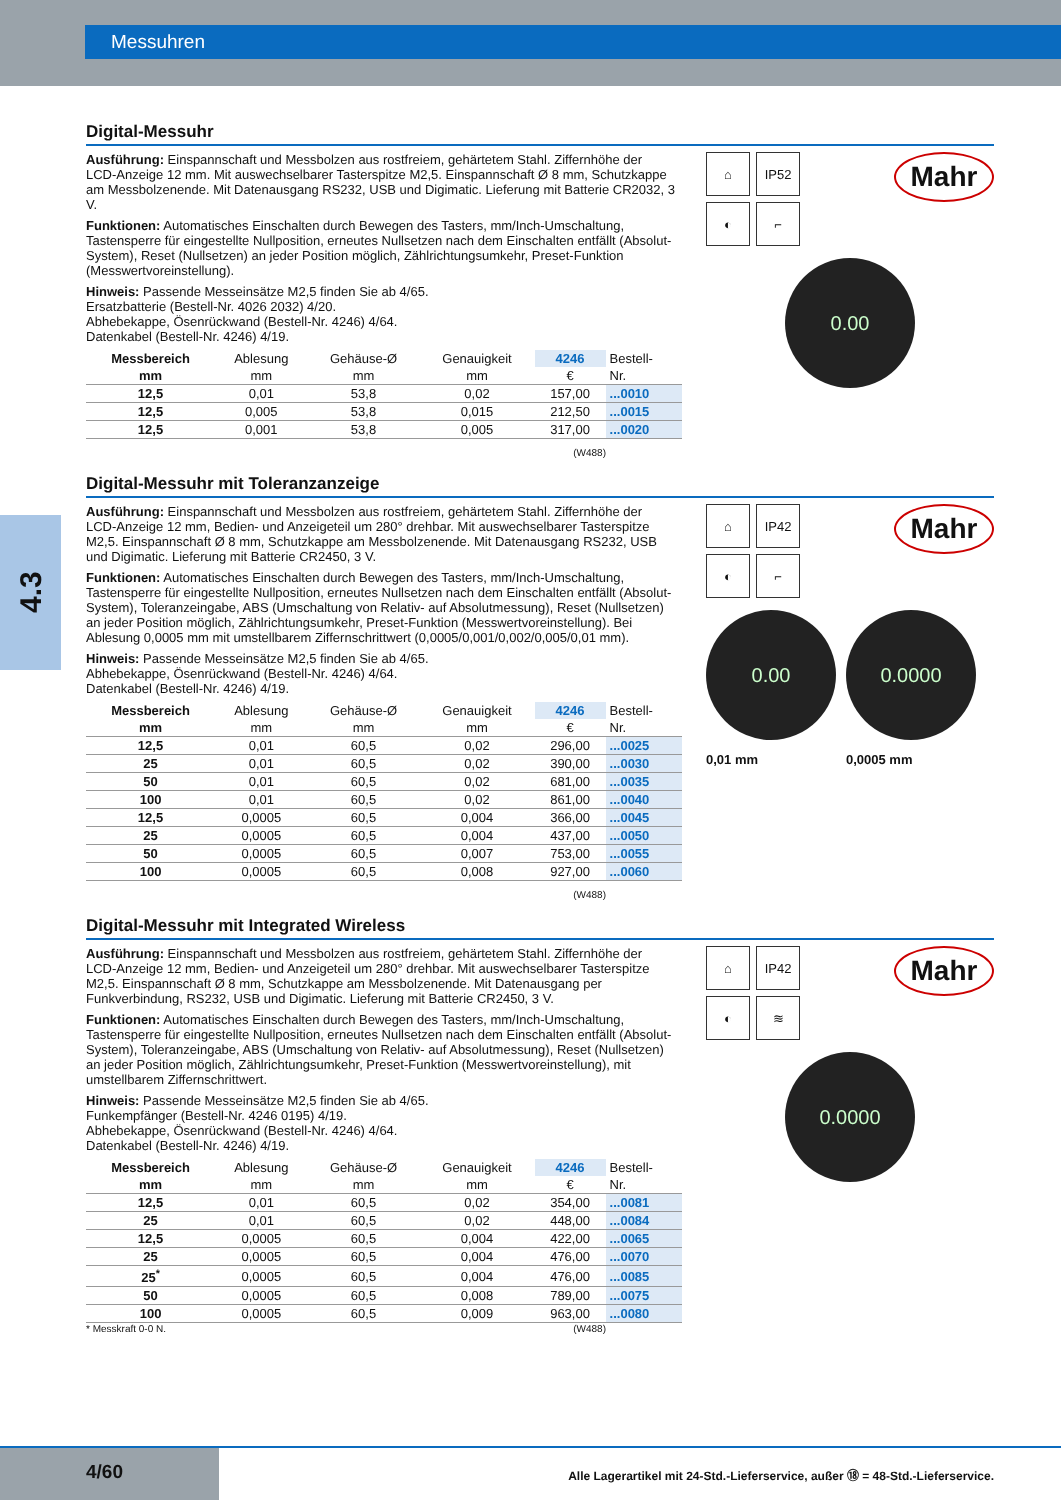Messuhren
4.3
Digital-Messuhr
Ausführung: Einspannschaft und Messbolzen aus rostfreiem, gehärtetem Stahl. Ziffernhöhe der LCD-Anzeige 12 mm. Mit auswechselbarer Tasterspitze M2,5. Einspannschaft Ø 8 mm, Schutzkappe am Messbolzenende. Mit Datenausgang RS232, USB und Digimatic. Lieferung mit Batterie CR2032, 3 V.
Funktionen: Automatisches Einschalten durch Bewegen des Tasters, mm/Inch-Umschaltung, Tastensperre für eingestellte Nullposition, erneutes Nullsetzen nach dem Einschalten entfällt (Absolut-System), Reset (Nullsetzen) an jeder Position möglich, Zählrichtungsumkehr, Preset-Funktion (Messwertvoreinstellung).
Hinweis: Passende Messeinsätze M2,5 finden Sie ab 4/65.
Ersatzbatterie (Bestell-Nr. 4026 2032) 4/20.
Abhebekappe, Ösenrückwand (Bestell-Nr. 4246) 4/64.
Datenkabel (Bestell-Nr. 4246) 4/19.
| Messbereich | Ablesung | Gehäuse-Ø | Genauigkeit | 4246 | Bestell- |
| --- | --- | --- | --- | --- | --- |
| mm | mm | mm | mm | € | Nr. |
| 12,5 | 0,01 | 53,8 | 0,02 | 157,00 | ...0010 |
| 12,5 | 0,005 | 53,8 | 0,015 | 212,50 | ...0015 |
| 12,5 | 0,001 | 53,8 | 0,005 | 317,00 | ...0020 |
(W488)
⌂
IP52
◐
⌐
Mahr
0.00
Digital-Messuhr mit Toleranzanzeige
Ausführung: Einspannschaft und Messbolzen aus rostfreiem, gehärtetem Stahl. Ziffernhöhe der LCD-Anzeige 12 mm, Bedien- und Anzeigeteil um 280° drehbar. Mit auswechselbarer Tasterspitze M2,5. Einspannschaft Ø 8 mm, Schutzkappe am Messbolzenende. Mit Datenausgang RS232, USB und Digimatic. Lieferung mit Batterie CR2450, 3 V.
Funktionen: Automatisches Einschalten durch Bewegen des Tasters, mm/Inch-Umschaltung, Tastensperre für eingestellte Nullposition, erneutes Nullsetzen nach dem Einschalten entfällt (Absolut-System), Toleranzeingabe, ABS (Umschaltung von Relativ- auf Absolutmessung), Reset (Nullsetzen) an jeder Position möglich, Zählrichtungsumkehr, Preset-Funktion (Messwertvoreinstellung). Bei Ablesung 0,0005 mm mit umstellbarem Ziffernschrittwert (0,0005/0,001/0,002/0,005/0,01 mm).
Hinweis: Passende Messeinsätze M2,5 finden Sie ab 4/65.
Abhebekappe, Ösenrückwand (Bestell-Nr. 4246) 4/64.
Datenkabel (Bestell-Nr. 4246) 4/19.
| Messbereich | Ablesung | Gehäuse-Ø | Genauigkeit | 4246 | Bestell- |
| --- | --- | --- | --- | --- | --- |
| mm | mm | mm | mm | € | Nr. |
| 12,5 | 0,01 | 60,5 | 0,02 | 296,00 | ...0025 |
| 25 | 0,01 | 60,5 | 0,02 | 390,00 | ...0030 |
| 50 | 0,01 | 60,5 | 0,02 | 681,00 | ...0035 |
| 100 | 0,01 | 60,5 | 0,02 | 861,00 | ...0040 |
| 12,5 | 0,0005 | 60,5 | 0,004 | 366,00 | ...0045 |
| 25 | 0,0005 | 60,5 | 0,004 | 437,00 | ...0050 |
| 50 | 0,0005 | 60,5 | 0,007 | 753,00 | ...0055 |
| 100 | 0,0005 | 60,5 | 0,008 | 927,00 | ...0060 |
(W488)
⌂
IP42
◐
⌐
Mahr
0.00
0,01 mm
0.0000
0,0005 mm
Digital-Messuhr mit Integrated Wireless
Ausführung: Einspannschaft und Messbolzen aus rostfreiem, gehärtetem Stahl. Ziffernhöhe der LCD-Anzeige 12 mm, Bedien- und Anzeigeteil um 280° drehbar. Mit auswechselbarer Tasterspitze M2,5. Einspannschaft Ø 8 mm, Schutzkappe am Messbolzenende. Mit Datenausgang per Funkverbindung, RS232, USB und Digimatic. Lieferung mit Batterie CR2450, 3 V.
Funktionen: Automatisches Einschalten durch Bewegen des Tasters, mm/Inch-Umschaltung, Tastensperre für eingestellte Nullposition, erneutes Nullsetzen nach dem Einschalten entfällt (Absolut-System), Toleranzeingabe, ABS (Umschaltung von Relativ- auf Absolutmessung), Reset (Nullsetzen) an jeder Position möglich, Zählrichtungsumkehr, Preset-Funktion (Messwertvoreinstellung), mit umstellbarem Ziffernschrittwert.
Hinweis: Passende Messeinsätze M2,5 finden Sie ab 4/65.
Funkempfänger (Bestell-Nr. 4246 0195) 4/19.
Abhebekappe, Ösenrückwand (Bestell-Nr. 4246) 4/64.
Datenkabel (Bestell-Nr. 4246) 4/19.
| Messbereich | Ablesung | Gehäuse-Ø | Genauigkeit | 4246 | Bestell- |
| --- | --- | --- | --- | --- | --- |
| mm | mm | mm | mm | € | Nr. |
| 12,5 | 0,01 | 60,5 | 0,02 | 354,00 | ...0081 |
| 25 | 0,01 | 60,5 | 0,02 | 448,00 | ...0084 |
| 12,5 | 0,0005 | 60,5 | 0,004 | 422,00 | ...0065 |
| 25 | 0,0005 | 60,5 | 0,004 | 476,00 | ...0070 |
| 25<sup>*</sup> | 0,0005 | 60,5 | 0,004 | 476,00 | ...0085 |
| 50 | 0,0005 | 60,5 | 0,008 | 789,00 | ...0075 |
| 100 | 0,0005 | 60,5 | 0,009 | 963,00 | ...0080 |
* Messkraft 0-0 N. (W488)
⌂
IP42
◐
≋
Mahr
0.0000
4/60
Alle Lagerartikel mit 24-Std.-Lieferservice, außer ⑱ = 48-Std.-Lieferservice.